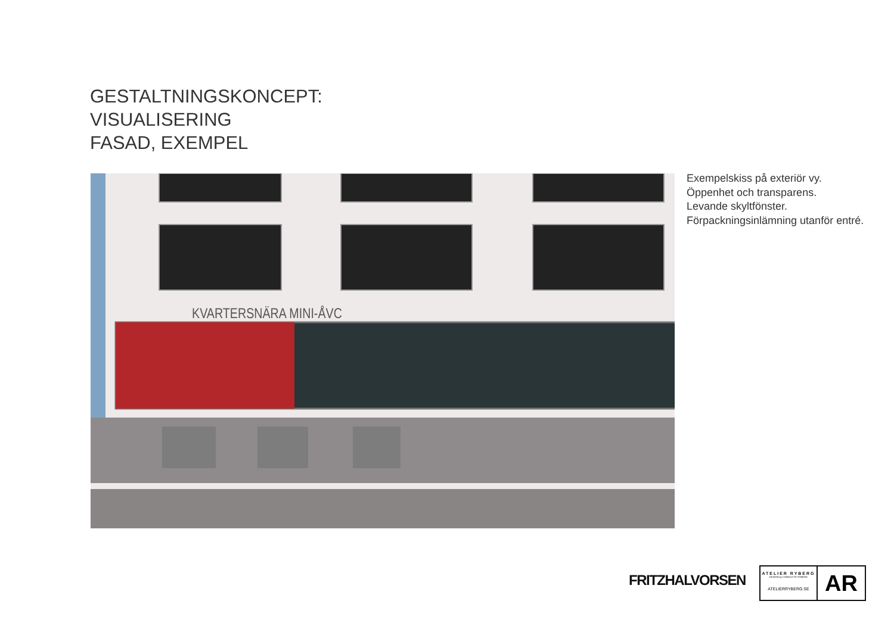GESTALTNINGSKONCEPT:
VISUALISERING
FASAD, EXEMPEL
KVARTERSNÄRA MINI-ÅVC
Exempelskiss på exteriör vy.
Öppenhet och transparens.
Levande skyltfönster.
Förpackningsinlämning utanför entré.
FRITZHALVORSEN
ATELIER RYBERG
DESIGN by CHARLOTTE RYBERG
ATELIERRYBERG.SE
AR